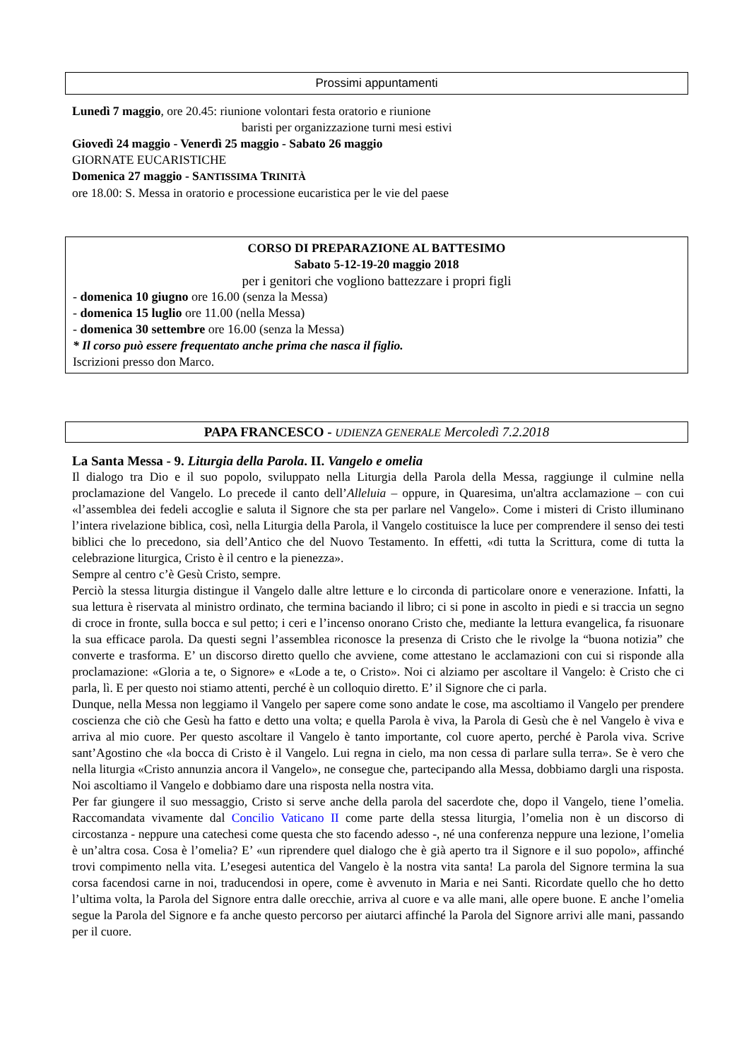Prossimi appuntamenti
Lunedì 7 maggio, ore 20.45: riunione volontari festa oratorio e riunione
baristi per organizzazione turni mesi estivi
Giovedì 24 maggio - Venerdì 25 maggio - Sabato 26 maggio
GIORNATE EUCARISTICHE
Domenica 27 maggio - SANTISSIMA TRINITÀ
ore 18.00: S. Messa in oratorio e processione eucaristica per le vie del paese
CORSO DI PREPARAZIONE AL BATTESIMO
Sabato 5-12-19-20 maggio 2018
per i genitori che vogliono battezzare i propri figli
- domenica 10 giugno ore 16.00 (senza la Messa)
- domenica 15 luglio ore 11.00 (nella Messa)
- domenica 30 settembre ore 16.00 (senza la Messa)
* Il corso può essere frequentato anche prima che nasca il figlio.
Iscrizioni presso don Marco.
PAPA FRANCESCO - UDIENZA GENERALE Mercoledì 7.2.2018
La Santa Messa - 9. Liturgia della Parola. II. Vangelo e omelia
Il dialogo tra Dio e il suo popolo, sviluppato nella Liturgia della Parola della Messa, raggiunge il culmine nella proclamazione del Vangelo. Lo precede il canto dell’Alleluia – oppure, in Quaresima, un'altra acclamazione – con cui «l’assemblea dei fedeli accoglie e saluta il Signore che sta per parlare nel Vangelo». Come i misteri di Cristo illuminano l’intera rivelazione biblica, così, nella Liturgia della Parola, il Vangelo costituisce la luce per comprendere il senso dei testi biblici che lo precedono, sia dell’Antico che del Nuovo Testamento. In effetti, «di tutta la Scrittura, come di tutta la celebrazione liturgica, Cristo è il centro e la pienezza».
Sempre al centro c’è Gesù Cristo, sempre.
Perciò la stessa liturgia distingue il Vangelo dalle altre letture e lo circonda di particolare onore e venerazione. Infatti, la sua lettura è riservata al ministro ordinato, che termina baciando il libro; ci si pone in ascolto in piedi e si traccia un segno di croce in fronte, sulla bocca e sul petto; i ceri e l’incenso onorano Cristo che, mediante la lettura evangelica, fa risuonare la sua efficace parola. Da questi segni l’assemblea riconosce la presenza di Cristo che le rivolge la “buona notizia” che converte e trasforma. E’ un discorso diretto quello che avviene, come attestano le acclamazioni con cui si risponde alla proclamazione: «Gloria a te, o Signore» e «Lode a te, o Cristo». Noi ci alziamo per ascoltare il Vangelo: è Cristo che ci parla, lì. E per questo noi stiamo attenti, perché è un colloquio diretto. E’ il Signore che ci parla.
Dunque, nella Messa non leggiamo il Vangelo per sapere come sono andate le cose, ma ascoltiamo il Vangelo per prendere coscienza che ciò che Gesù ha fatto e detto una volta; e quella Parola è viva, la Parola di Gesù che è nel Vangelo è viva e arriva al mio cuore. Per questo ascoltare il Vangelo è tanto importante, col cuore aperto, perché è Parola viva. Scrive sant’Agostino che «la bocca di Cristo è il Vangelo. Lui regna in cielo, ma non cessa di parlare sulla terra». Se è vero che nella liturgia «Cristo annunzia ancora il Vangelo», ne consegue che, partecipando alla Messa, dobbiamo dargli una risposta. Noi ascoltiamo il Vangelo e dobbiamo dare una risposta nella nostra vita.
Per far giungere il suo messaggio, Cristo si serve anche della parola del sacerdote che, dopo il Vangelo, tiene l’omelia. Raccomandata vivamente dal Concilio Vaticano II come parte della stessa liturgia, l’omelia non è un discorso di circostanza - neppure una catechesi come questa che sto facendo adesso -, né una conferenza neppure una lezione, l’omelia è un’altra cosa. Cosa è l’omelia? E’ «un riprendere quel dialogo che è già aperto tra il Signore e il suo popolo», affinché trovi compimento nella vita. L’esegesi autentica del Vangelo è la nostra vita santa! La parola del Signore termina la sua corsa facendosi carne in noi, traducendosi in opere, come è avvenuto in Maria e nei Santi. Ricordate quello che ho detto l’ultima volta, la Parola del Signore entra dalle orecchie, arriva al cuore e va alle mani, alle opere buone. E anche l’omelia segue la Parola del Signore e fa anche questo percorso per aiutarci affinché la Parola del Signore arrivi alle mani, passando per il cuore.